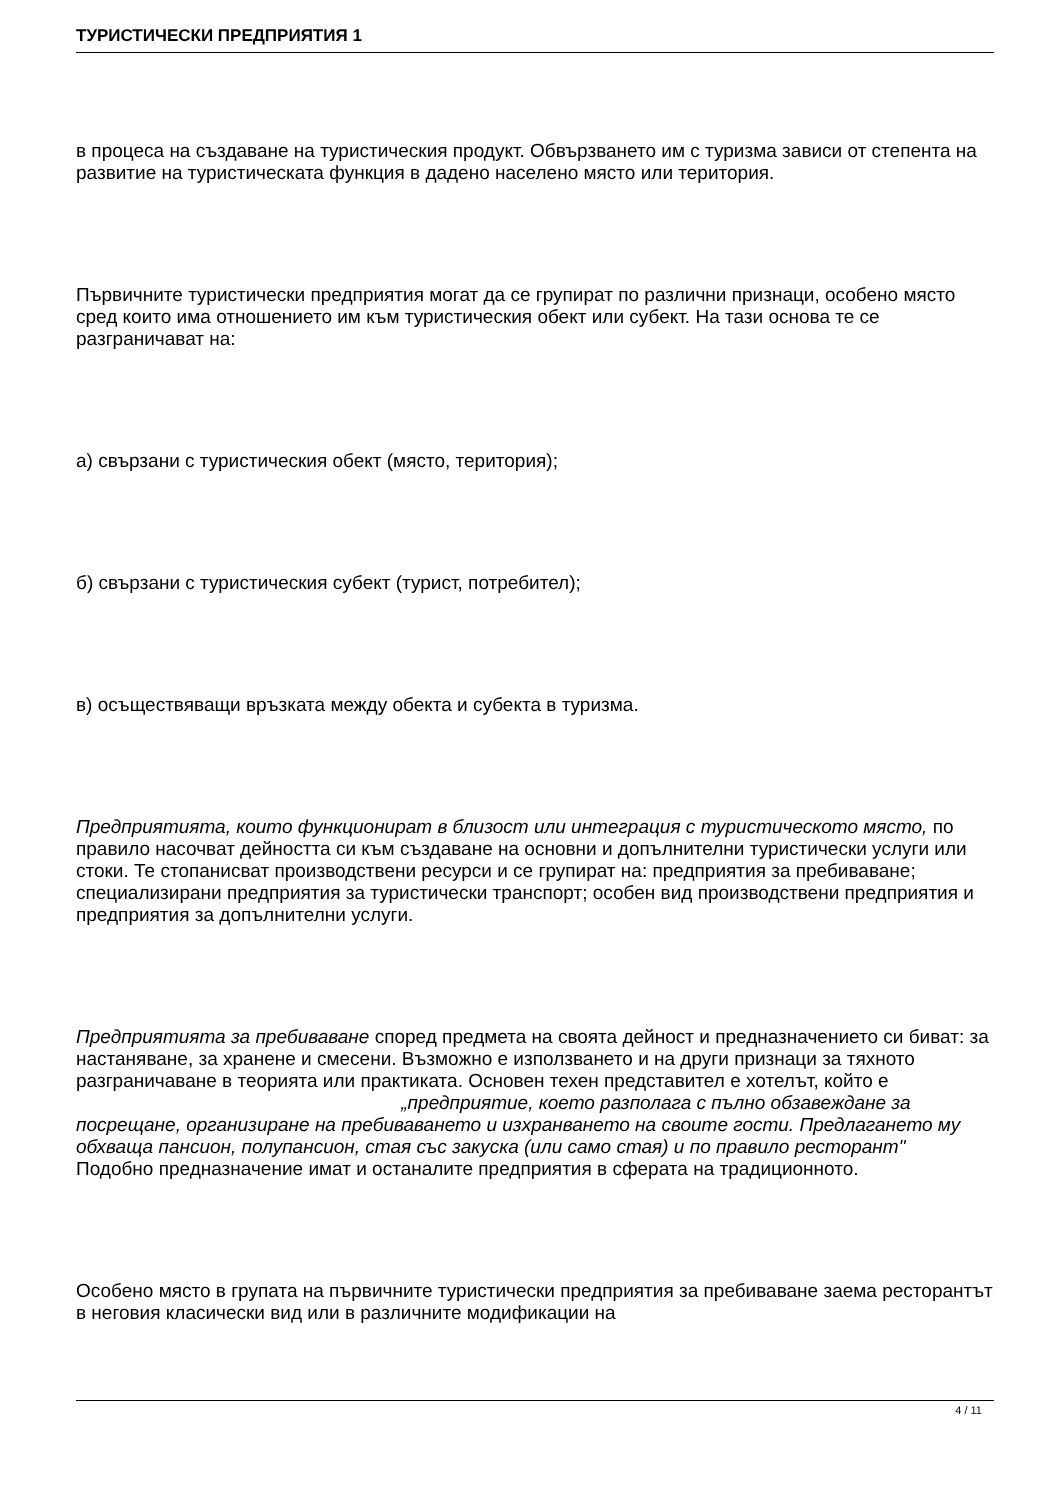ТУРИСТИЧЕСКИ ПРЕДПРИЯТИЯ 1
в процеса на създаване на туристическия продукт. Обвързването им с туризма зависи от степента на развитие на туристическата функция в дадено населено място или територия.
Първичните туристически предприятия могат да се групират по различни признаци, особено място сред които има отношението им към туристическия обект или субект. На тази основа те се разграничават на:
а) свързани с туристическия обект (място, територия);
б) свързани с туристическия субект (турист, потребител);
в) осъществяващи връзката между обекта и субекта в туризма.
Предприятията, които функционират в близост или интеграция с туристическото място, по правило насочват дейността си към създаване на основни и допълнителни туристически услуги или стоки. Те стопанисват производствени ресурси и се групират на: предприятия за пребиваване; специализирани предприятия за туристически транспорт; особен вид производствени предприятия и предприятия за допълнителни услуги.
Предприятията за пребиваване според предмета на своята дейност и предназначението си биват: за настаняване, за хранене и смесени. Възможно е използването и на други признаци за тяхното разграничаване в теорията или практиката. Основен техен представител е хотелът, който е „предприятие, което разполага с пълно обзавеждане за посрещане, организиране на пребиваването и изхранването на своите гости. Предлагането му обхваща пансион, полупансион, стая със закуска (или само стая) и по правило ресторант"
Подобно предназначение имат и останалите предприятия в сферата на традиционното.
Особено място в групата на първичните туристически предприятия за пребиваване заема ресторантът в неговия класически вид или в различните модификации на
4 / 11